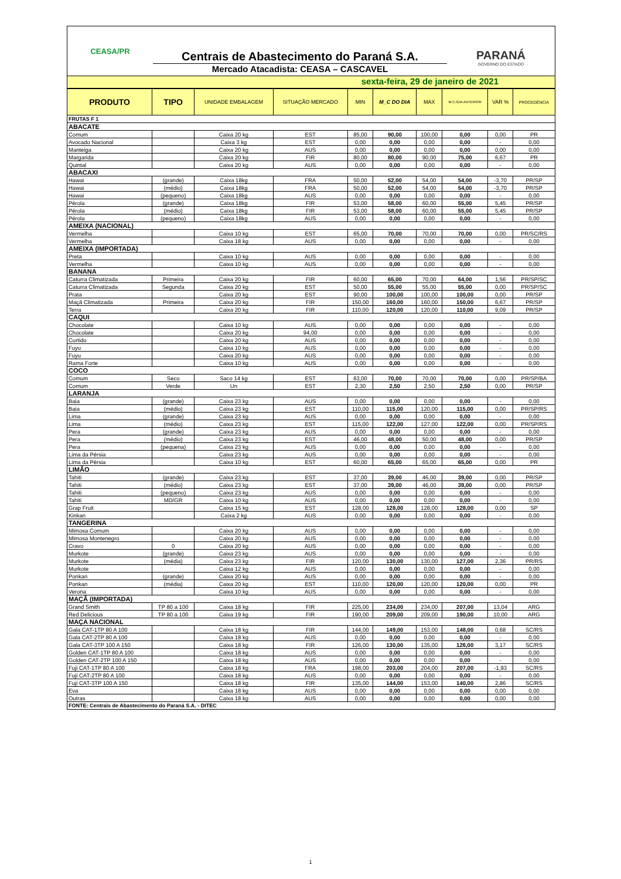CEASA/PR
Centrais de Abastecimento do Paraná S.A.
Mercado Atacadista: CEASA – CASCAVEL
PARANÁ
GOVERNO DO ESTADO
sexta-feira, 29 de janeiro de 2021
| PRODUTO | TIPO | UNIDADE EMBALAGEM | SITUAÇÃO MERCADO | MIN | M_C DO DIA | MAX | M.C./DIA ANTERIOR | VAR % | PROCEDÊNCIA |
| --- | --- | --- | --- | --- | --- | --- | --- | --- | --- |
| FRUTAS F 1 | | | | | | | | | |
| ABACATE | | | | | | | | | |
| Comum | | Caixa 20 kg | EST | 85,00 | 90,00 | 100,00 | 0,00 | 0,00 | PR |
| Avocado Nacional | | Caixa 3 kg | EST | 0,00 | 0,00 | 0,00 | 0,00 | - | 0,00 |
| Manteiga | | Caixa 20 kg | AUS | 0,00 | 0,00 | 0,00 | 0,00 | 0,00 | 0,00 |
| Margarida | | Caixa 20 kg | FIR | 80,00 | 80,00 | 90,00 | 75,00 | 6,67 | PR |
| Quintal | | Caixa 20 kg | AUS | 0,00 | 0,00 | 0,00 | 0,00 | - | 0,00 |
| ABACAXI | | | | | | | | | |
| Hawai | (grande) | Caixa 18kg | FRA | 50,00 | 52,00 | 54,00 | 54,00 | -3,70 | PR/SP |
| Hawai | (médio) | Caixa 18kg | FRA | 50,00 | 52,00 | 54,00 | 54,00 | -3,70 | PR/SP |
| Hawai | (pequeno) | Caixa 18kg | AUS | 0,00 | 0,00 | 0,00 | 0,00 | - | 0,00 |
| Pérola | (grande) | Caixa 18kg | FIR | 53,00 | 58,00 | 60,00 | 55,00 | 5,45 | PR/SP |
| Pérola | (médio) | Caixa 18kg | FIR | 53,00 | 58,00 | 60,00 | 55,00 | 5,45 | PR/SP |
| Pérola | (pequeno) | Caixa 18kg | AUS | 0,00 | 0,00 | 0,00 | 0,00 | - | 0,00 |
| AMEIXA (NACIONAL) | | | | | | | | | |
| Vermelha | | Caixa 10 kg | EST | 65,00 | 70,00 | 70,00 | 70,00 | 0,00 | PR/SC/RS |
| Vermelha | | Caixa 18 kg | AUS | 0,00 | 0,00 | 0,00 | 0,00 | - | 0,00 |
| AMEIXA (IMPORTADA) | | | | | | | | | |
| Preta | | Caixa 10 kg | AUS | 0,00 | 0,00 | 0,00 | 0,00 | - | 0,00 |
| Vermelha | | Caixa 10 kg | AUS | 0,00 | 0,00 | 0,00 | 0,00 | - | 0,00 |
| BANANA | | | | | | | | | |
| Caturra Climatizada | Primeira | Caixa 20 kg | FIR | 60,00 | 65,00 | 70,00 | 64,00 | 1,56 | PR/SP/SC |
| Caturra Climatizada | Segunda | Caixa 20 kg | EST | 50,00 | 55,00 | 55,00 | 55,00 | 0,00 | PR/SP/SC |
| Prata | | Caixa 20 kg | EST | 90,00 | 100,00 | 100,00 | 100,00 | 0,00 | PR/SP |
| Maçã Climatizada | Primeira | Caixa 20 kg | FIR | 150,00 | 160,00 | 160,00 | 150,00 | 6,67 | PR/SP |
| Terra | | Caixa 20 kg | FIR | 110,00 | 120,00 | 120,00 | 110,00 | 9,09 | PR/SP |
| CAQUI | | | | | | | | | |
| Chocolate | | Caixa 10 kg | AUS | 0,00 | 0,00 | 0,00 | 0,00 | - | 0,00 |
| Chocolate | | Caixa 20 kg | 94,00 | 0,00 | 0,00 | 0,00 | 0,00 | - | 0,00 |
| Curtido | | Caixa 20 kg | AUS | 0,00 | 0,00 | 0,00 | 0,00 | - | 0,00 |
| Fuyu | | Caixa 10 kg | AUS | 0,00 | 0,00 | 0,00 | 0,00 | - | 0,00 |
| Fuyu | | Caixa 20 kg | AUS | 0,00 | 0,00 | 0,00 | 0,00 | - | 0,00 |
| Rama Forte | | Caixa 10 kg | AUS | 0,00 | 0,00 | 0,00 | 0,00 | - | 0,00 |
| COCO | | | | | | | | | |
| Comum | Seco | Saco 14 kg | EST | 63,00 | 70,00 | 70,00 | 70,00 | 0,00 | PR/SP/BA |
| Comum | Verde | Un | EST | 2,30 | 2,50 | 2,50 | 2,50 | 0,00 | PR/SP |
| LARANJA | | | | | | | | | |
| Baia | (grande) | Caixa 23 kg | AUS | 0,00 | 0,00 | 0,00 | 0,00 | - | 0,00 |
| Baia | (médio) | Caixa 23 kg | EST | 110,00 | 115,00 | 120,00 | 115,00 | 0,00 | PR/SP/RS |
| Lima | (grande) | Caixa 23 kg | AUS | 0,00 | 0,00 | 0,00 | 0,00 | - | 0,00 |
| Lima | (médio) | Caixa 23 kg | EST | 115,00 | 122,00 | 127,00 | 122,00 | 0,00 | PR/SP/RS |
| Pera | (grande) | Caixa 23 kg | AUS | 0,00 | 0,00 | 0,00 | 0,00 | - | 0,00 |
| Pera | (médio) | Caixa 23 kg | EST | 46,00 | 48,00 | 50,00 | 48,00 | 0,00 | PR/SP |
| Pera | (pequena) | Caixa 23 kg | AUS | 0,00 | 0,00 | 0,00 | 0,00 | - | 0,00 |
| Lima da Pérsia | | Caixa 23 kg | AUS | 0,00 | 0,00 | 0,00 | 0,00 | - | 0,00 |
| Lima da Pérsia | | Caixa 10 kg | EST | 60,00 | 65,00 | 65,00 | 65,00 | 0,00 | PR |
| LIMÃO | | | | | | | | | |
| Tahiti | (grande) | Caixa 23 kg | EST | 37,00 | 39,00 | 46,00 | 39,00 | 0,00 | PR/SP |
| Tahiti | (médio) | Caixa 23 kg | EST | 37,00 | 39,00 | 46,00 | 39,00 | 0,00 | PR/SP |
| Tahiti | (pequeno) | Caixa 23 kg | AUS | 0,00 | 0,00 | 0,00 | 0,00 | - | 0,00 |
| Tahiti | MD/GR | Caixa 10 kg | AUS | 0,00 | 0,00 | 0,00 | 0,00 | - | 0,00 |
| Grap Fruit | | Caixa 15 kg | EST | 128,00 | 128,00 | 128,00 | 128,00 | 0,00 | SP |
| Kinkan | | Caixa 2 kg | AUS | 0,00 | 0,00 | 0,00 | 0,00 | - | 0,00 |
| TANGERINA | | | | | | | | | |
| Mimosa Comum | | Caixa 20 kg | AUS | 0,00 | 0,00 | 0,00 | 0,00 | - | 0,00 |
| Mimosa Montenegro | | Caixa 20 kg | AUS | 0,00 | 0,00 | 0,00 | 0,00 | - | 0,00 |
| Cravo | 0 | Caixa 20 kg | AUS | 0,00 | 0,00 | 0,00 | 0,00 | - | 0,00 |
| Murkote | (grande) | Caixa 23 kg | AUS | 0,00 | 0,00 | 0,00 | 0,00 | - | 0,00 |
| Murkote | (média) | Caixa 23 kg | FIR | 120,00 | 130,00 | 130,00 | 127,00 | 2,36 | PR/RS |
| Murkote | | Caixa 12 kg | AUS | 0,00 | 0,00 | 0,00 | 0,00 | - | 0,00 |
| Ponkan | (grande) | Caixa 20 kg | AUS | 0,00 | 0,00 | 0,00 | 0,00 | - | 0,00 |
| Ponkan | (média) | Caixa 20 kg | EST | 110,00 | 120,00 | 120,00 | 120,00 | 0,00 | PR |
| Verona | | Caixa 10 kg | AUS | 0,00 | 0,00 | 0,00 | 0,00 | - | 0,00 |
| MAÇÃ (IMPORTADA) | | | | | | | | | |
| Grand Smith | TP 80 a 100 | Caixa 18 kg | FIR | 225,00 | 234,00 | 234,00 | 207,00 | 13,04 | ARG |
| Red Delicious | TP 80 a 100 | Caixa 19 kg | FIR | 190,00 | 209,00 | 209,00 | 190,00 | 10,00 | ARG |
| MAÇA NACIONAL | | | | | | | | | |
| Gala CAT-1TP 80 A 100 | | Caixa 18 kg | FIR | 144,00 | 149,00 | 153,00 | 148,00 | 0,68 | SC/RS |
| Gala CAT-2TP 80 A 100 | | Caixa 18 kg | AUS | 0,00 | 0,00 | 0,00 | 0,00 | - | 0,00 |
| Gala CAT-3TP 100 A 150 | | Caixa 18 kg | FIR | 126,00 | 130,00 | 135,00 | 126,00 | 3,17 | SC/RS |
| Golden CAT-1TP 80 A 100 | | Caixa 18 kg | AUS | 0,00 | 0,00 | 0,00 | 0,00 | - | 0,00 |
| Golden CAT-2TP 100 A 150 | | Caixa 18 kg | AUS | 0,00 | 0,00 | 0,00 | 0,00 | - | 0,00 |
| Fuji CAT-1TP 80 A 100 | | Caixa 18 kg | FRA | 198,00 | 203,00 | 204,00 | 207,00 | -1,93 | SC/RS |
| Fuji CAT-2TP 80 A 100 | | Caixa 18 kg | AUS | 0,00 | 0,00 | 0,00 | 0,00 | - | 0,00 |
| Fuji CAT-3TP 100 A 150 | | Caixa 18 kg | FIR | 135,00 | 144,00 | 153,00 | 140,00 | 2,86 | SC/RS |
| Eva | | Caixa 18 kg | AUS | 0,00 | 0,00 | 0,00 | 0,00 | 0,00 | 0,00 |
| Outras | | Caixa 18 kg | AUS | 0,00 | 0,00 | 0,00 | 0,00 | 0,00 | 0,00 |
| FONTE: Centrais de Abastecimento do Paraná S.A. - DITEC | | | | | | | | | |
1